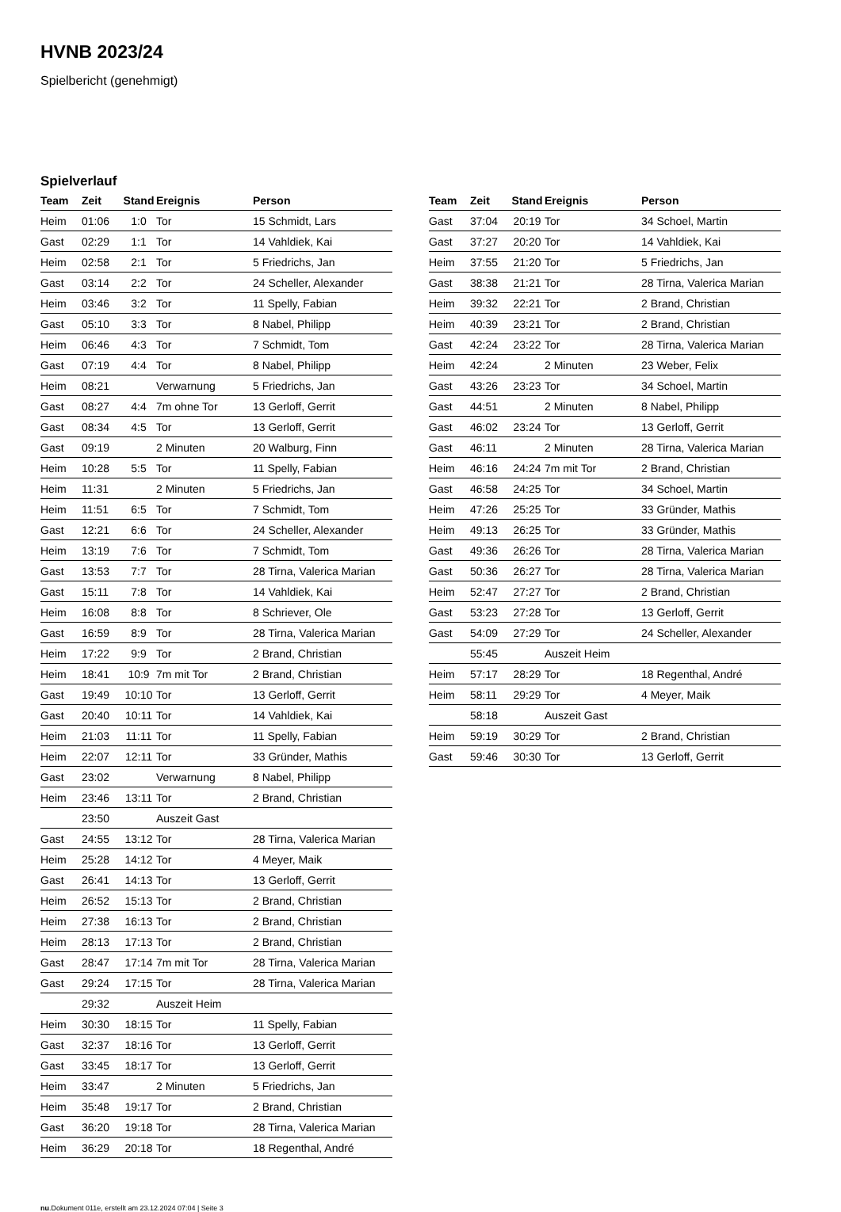HVNB 2023/24
Spielbericht (genehmigt)
Spielverlauf
| Team | Zeit | Stand | Ereignis | Person |
| --- | --- | --- | --- | --- |
| Heim | 01:06 | 1:0 | Tor | 15 Schmidt, Lars |
| Gast | 02:29 | 1:1 | Tor | 14 Vahldiek, Kai |
| Heim | 02:58 | 2:1 | Tor | 5 Friedrichs, Jan |
| Gast | 03:14 | 2:2 | Tor | 24 Scheller, Alexander |
| Heim | 03:46 | 3:2 | Tor | 11 Spelly, Fabian |
| Gast | 05:10 | 3:3 | Tor | 8 Nabel, Philipp |
| Heim | 06:46 | 4:3 | Tor | 7 Schmidt, Tom |
| Gast | 07:19 | 4:4 | Tor | 8 Nabel, Philipp |
| Heim | 08:21 | | Verwarnung | 5 Friedrichs, Jan |
| Gast | 08:27 | 4:4 | 7m ohne Tor | 13 Gerloff, Gerrit |
| Gast | 08:34 | 4:5 | Tor | 13 Gerloff, Gerrit |
| Gast | 09:19 | | 2 Minuten | 20 Walburg, Finn |
| Heim | 10:28 | 5:5 | Tor | 11 Spelly, Fabian |
| Heim | 11:31 | | 2 Minuten | 5 Friedrichs, Jan |
| Heim | 11:51 | 6:5 | Tor | 7 Schmidt, Tom |
| Gast | 12:21 | 6:6 | Tor | 24 Scheller, Alexander |
| Heim | 13:19 | 7:6 | Tor | 7 Schmidt, Tom |
| Gast | 13:53 | 7:7 | Tor | 28 Tirna, Valerica Marian |
| Gast | 15:11 | 7:8 | Tor | 14 Vahldiek, Kai |
| Heim | 16:08 | 8:8 | Tor | 8 Schriever, Ole |
| Gast | 16:59 | 8:9 | Tor | 28 Tirna, Valerica Marian |
| Heim | 17:22 | 9:9 | Tor | 2 Brand, Christian |
| Heim | 18:41 | 10:9 | 7m mit Tor | 2 Brand, Christian |
| Gast | 19:49 | 10:10 | Tor | 13 Gerloff, Gerrit |
| Gast | 20:40 | 10:11 | Tor | 14 Vahldiek, Kai |
| Heim | 21:03 | 11:11 | Tor | 11 Spelly, Fabian |
| Heim | 22:07 | 12:11 | Tor | 33 Gründer, Mathis |
| Gast | 23:02 | | Verwarnung | 8 Nabel, Philipp |
| Heim | 23:46 | 13:11 | Tor | 2 Brand, Christian |
| | 23:50 | | Auszeit Gast | |
| Gast | 24:55 | 13:12 | Tor | 28 Tirna, Valerica Marian |
| Heim | 25:28 | 14:12 | Tor | 4 Meyer, Maik |
| Gast | 26:41 | 14:13 | Tor | 13 Gerloff, Gerrit |
| Heim | 26:52 | 15:13 | Tor | 2 Brand, Christian |
| Heim | 27:38 | 16:13 | Tor | 2 Brand, Christian |
| Heim | 28:13 | 17:13 | Tor | 2 Brand, Christian |
| Gast | 28:47 | 17:14 | 7m mit Tor | 28 Tirna, Valerica Marian |
| Gast | 29:24 | 17:15 | Tor | 28 Tirna, Valerica Marian |
| | 29:32 | | Auszeit Heim | |
| Heim | 30:30 | 18:15 | Tor | 11 Spelly, Fabian |
| Gast | 32:37 | 18:16 | Tor | 13 Gerloff, Gerrit |
| Gast | 33:45 | 18:17 | Tor | 13 Gerloff, Gerrit |
| Heim | 33:47 | | 2 Minuten | 5 Friedrichs, Jan |
| Heim | 35:48 | 19:17 | Tor | 2 Brand, Christian |
| Gast | 36:20 | 19:18 | Tor | 28 Tirna, Valerica Marian |
| Heim | 36:29 | 20:18 | Tor | 18 Regenthal, André |
| Team | Zeit | Stand | Ereignis | Person |
| --- | --- | --- | --- | --- |
| Gast | 37:04 | 20:19 | Tor | 34 Schoel, Martin |
| Gast | 37:27 | 20:20 | Tor | 14 Vahldiek, Kai |
| Heim | 37:55 | 21:20 | Tor | 5 Friedrichs, Jan |
| Gast | 38:38 | 21:21 | Tor | 28 Tirna, Valerica Marian |
| Heim | 39:32 | 22:21 | Tor | 2 Brand, Christian |
| Heim | 40:39 | 23:21 | Tor | 2 Brand, Christian |
| Gast | 42:24 | 23:22 | Tor | 28 Tirna, Valerica Marian |
| Heim | 42:24 | | 2 Minuten | 23 Weber, Felix |
| Gast | 43:26 | 23:23 | Tor | 34 Schoel, Martin |
| Gast | 44:51 | | 2 Minuten | 8 Nabel, Philipp |
| Gast | 46:02 | 23:24 | Tor | 13 Gerloff, Gerrit |
| Gast | 46:11 | | 2 Minuten | 28 Tirna, Valerica Marian |
| Heim | 46:16 | 24:24 | 7m mit Tor | 2 Brand, Christian |
| Gast | 46:58 | 24:25 | Tor | 34 Schoel, Martin |
| Heim | 47:26 | 25:25 | Tor | 33 Gründer, Mathis |
| Heim | 49:13 | 26:25 | Tor | 33 Gründer, Mathis |
| Gast | 49:36 | 26:26 | Tor | 28 Tirna, Valerica Marian |
| Gast | 50:36 | 26:27 | Tor | 28 Tirna, Valerica Marian |
| Heim | 52:47 | 27:27 | Tor | 2 Brand, Christian |
| Gast | 53:23 | 27:28 | Tor | 13 Gerloff, Gerrit |
| Gast | 54:09 | 27:29 | Tor | 24 Scheller, Alexander |
| | 55:45 | | Auszeit Heim | |
| Heim | 57:17 | 28:29 | Tor | 18 Regenthal, André |
| Heim | 58:11 | 29:29 | Tor | 4 Meyer, Maik |
| | 58:18 | | Auszeit Gast | |
| Heim | 59:19 | 30:29 | Tor | 2 Brand, Christian |
| Gast | 59:46 | 30:30 | Tor | 13 Gerloff, Gerrit |
nu.Dokument 011e, erstellt am 23.12.2024 07:04 | Seite 3